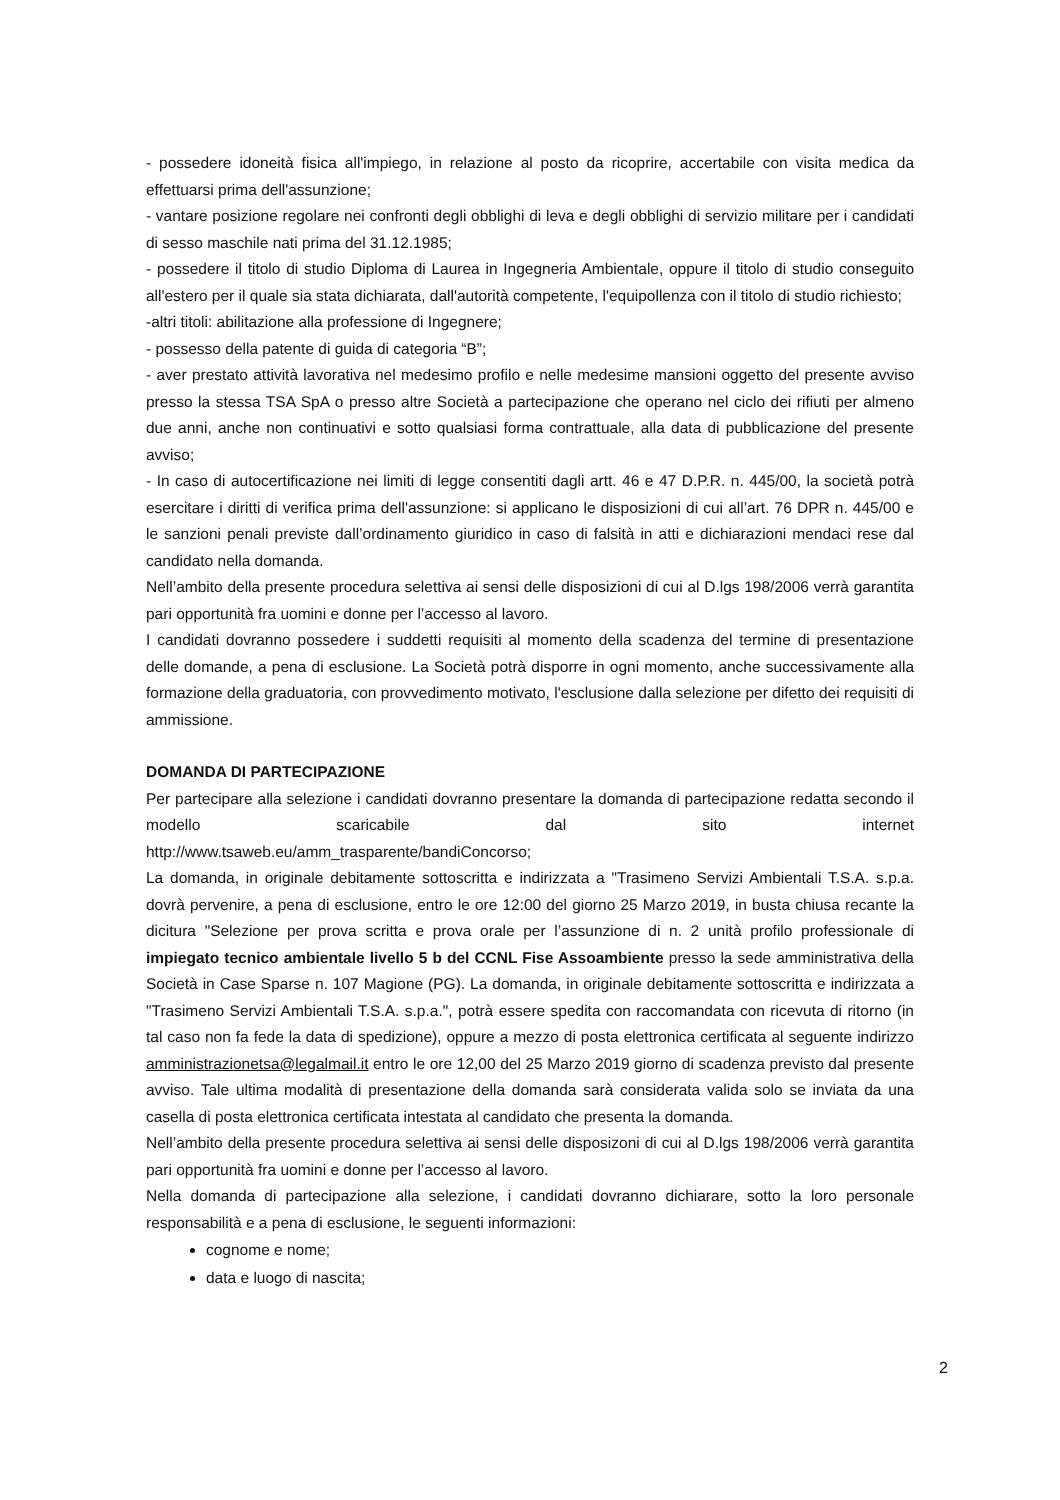- possedere idoneità fisica all'impiego, in relazione al posto da ricoprire, accertabile con visita medica da effettuarsi prima dell'assunzione;
- vantare posizione regolare nei confronti degli obblighi di leva e degli obblighi di servizio militare per i candidati di sesso maschile nati prima del 31.12.1985;
- possedere il titolo di studio Diploma di Laurea in Ingegneria Ambientale, oppure il titolo di studio conseguito all'estero per il quale sia stata dichiarata, dall'autorità competente, l'equipollenza con il titolo di studio richiesto;
-altri titoli: abilitazione alla professione di Ingegnere;
- possesso della patente di guida di categoria “B”;
- aver prestato attività lavorativa nel medesimo profilo e nelle medesime mansioni oggetto del presente avviso presso la stessa TSA SpA o presso altre Società a partecipazione che operano nel ciclo dei rifiuti per almeno due anni, anche non continuativi e sotto qualsiasi forma contrattuale, alla data di pubblicazione del presente avviso;
- In caso di autocertificazione nei limiti di legge consentiti dagli artt. 46 e 47 D.P.R. n. 445/00, la società potrà esercitare i diritti di verifica prima dell'assunzione: si applicano le disposizioni di cui all’art. 76 DPR n. 445/00 e le sanzioni penali previste dall’ordinamento giuridico in caso di falsità in atti e dichiarazioni mendaci rese dal candidato nella domanda.
Nell’ambito della presente procedura selettiva ai sensi delle disposizioni di cui al D.lgs 198/2006 verrà garantita pari opportunità fra uomini e donne per l’accesso al lavoro.
I candidati dovranno possedere i suddetti requisiti al momento della scadenza del termine di presentazione delle domande, a pena di esclusione. La Società potrà disporre in ogni momento, anche successivamente alla formazione della graduatoria, con provvedimento motivato, l'esclusione dalla selezione per difetto dei requisiti di ammissione.
DOMANDA DI PARTECIPAZIONE
Per partecipare alla selezione i candidati dovranno presentare la domanda di partecipazione redatta secondo il modello scaricabile dal sito internet
http://www.tsaweb.eu/amm_trasparente/bandiConcorso;
La domanda, in originale debitamente sottoscritta e indirizzata a "Trasimeno Servizi Ambientali T.S.A. s.p.a. dovrà pervenire, a pena di esclusione, entro le ore 12:00 del giorno 25 Marzo 2019, in busta chiusa recante la dicitura "Selezione per prova scritta e prova orale per l’assunzione di n. 2 unità profilo professionale di impiegato tecnico ambientale livello 5 b del CCNL Fise Assoambiente presso la sede amministrativa della Società in Case Sparse n. 107 Magione (PG). La domanda, in originale debitamente sottoscritta e indirizzata a "Trasimeno Servizi Ambientali T.S.A. s.p.a.", potrà essere spedita con raccomandata con ricevuta di ritorno (in tal caso non fa fede la data di spedizione), oppure a mezzo di posta elettronica certificata al seguente indirizzo amministrazionetsa@legalmail.it entro le ore 12,00 del 25 Marzo 2019 giorno di scadenza previsto dal presente avviso. Tale ultima modalità di presentazione della domanda sarà considerata valida solo se inviata da una casella di posta elettronica certificata intestata al candidato che presenta la domanda.
Nell’ambito della presente procedura selettiva ai sensi delle disposizoni di cui al D.lgs 198/2006 verrà garantita pari opportunità fra uomini e donne per l’accesso al lavoro.
Nella domanda di partecipazione alla selezione, i candidati dovranno dichiarare, sotto la loro personale responsabilità e a pena di esclusione, le seguenti informazioni:
cognome e nome;
data e luogo di nascita;
2